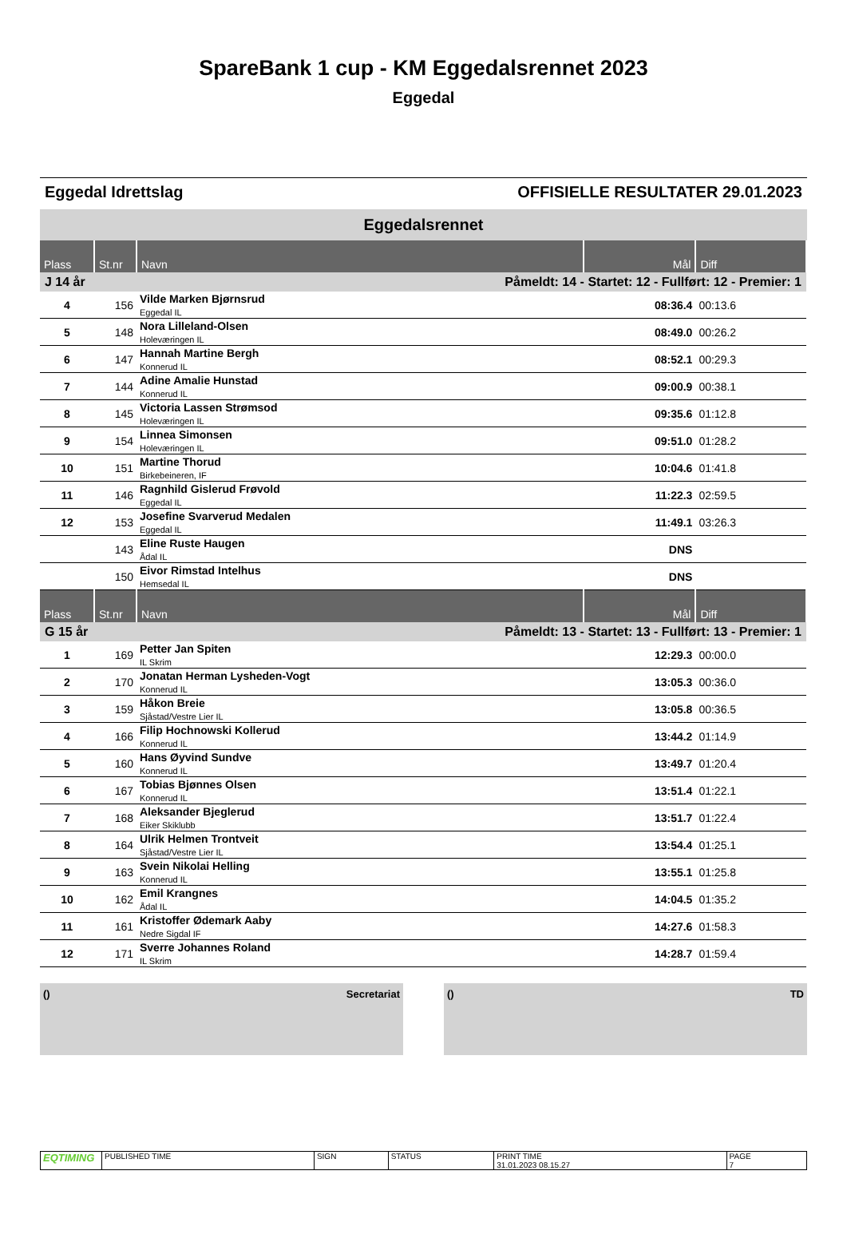SpareBank 1 cup - KM Eggedalsrennet 2023
Eggedal
Eggedal Idrettslag OFFISIELLE RESULTATER 29.01.2023
Eggedalsrennet
| Plass | St.nr | Navn | Mål | Diff |
| --- | --- | --- | --- | --- |
| J 14 år | | Påmeldt: 14 - Startet: 12 - Fullført: 12 - Premier: 1 | | |
| 4 | 156 | Vilde Marken Bjørnsrud Eggedal IL | 08:36.4 | 00:13.6 |
| 5 | 148 | Nora Lilleland-Olsen Holeværingen IL | 08:49.0 | 00:26.2 |
| 6 | 147 | Hannah Martine Bergh Konnerud IL | 08:52.1 | 00:29.3 |
| 7 | 144 | Adine Amalie Hunstad Konnerud IL | 09:00.9 | 00:38.1 |
| 8 | 145 | Victoria Lassen Strømsod Holeværingen IL | 09:35.6 | 01:12.8 |
| 9 | 154 | Linnea Simonsen Holeværingen IL | 09:51.0 | 01:28.2 |
| 10 | 151 | Martine Thorud Birkebeineren, IF | 10:04.6 | 01:41.8 |
| 11 | 146 | Ragnhild Gislerud Frøvold Eggedal IL | 11:22.3 | 02:59.5 |
| 12 | 153 | Josefine Svarverud Medalen Eggedal IL | 11:49.1 | 03:26.3 |
| | 143 | Eline Ruste Haugen Ådal IL | DNS | |
| | 150 | Eivor Rimstad Intelhus Hemsedal IL | DNS | |
| Plass | St.nr | Navn | Mål | Diff |
| G 15 år | | Påmeldt: 13 - Startet: 13 - Fullført: 13 - Premier: 1 | | |
| 1 | 169 | Petter Jan Spiten IL Skrim | 12:29.3 | 00:00.0 |
| 2 | 170 | Jonatan Herman Lysheden-Vogt Konnerud IL | 13:05.3 | 00:36.0 |
| 3 | 159 | Håkon Breie Sjåstad/Vestre Lier IL | 13:05.8 | 00:36.5 |
| 4 | 166 | Filip Hochnowski Kollerud Konnerud IL | 13:44.2 | 01:14.9 |
| 5 | 160 | Hans Øyvind Sundve Konnerud IL | 13:49.7 | 01:20.4 |
| 6 | 167 | Tobias Bjønnes Olsen Konnerud IL | 13:51.4 | 01:22.1 |
| 7 | 168 | Aleksander Bjeglerud Eiker Skiklubb | 13:51.7 | 01:22.4 |
| 8 | 164 | Ulrik Helmen Trontveit Sjåstad/Vestre Lier IL | 13:54.4 | 01:25.1 |
| 9 | 163 | Svein Nikolai Helling Konnerud IL | 13:55.1 | 01:25.8 |
| 10 | 162 | Emil Krangnes Ådal IL | 14:04.5 | 01:35.2 |
| 11 | 161 | Kristoffer Ødemark Aaby Nedre Sigdal IF | 14:27.6 | 01:58.3 |
| 12 | 171 | Sverre Johannes Roland IL Skrim | 14:28.7 | 01:59.4 |
() Secretariat () TD
| EQTIMING | PUBLISHED TIME | SIGN | STATUS | PRINT TIME 31.01.2023 08.15.27 | PAGE 7 |